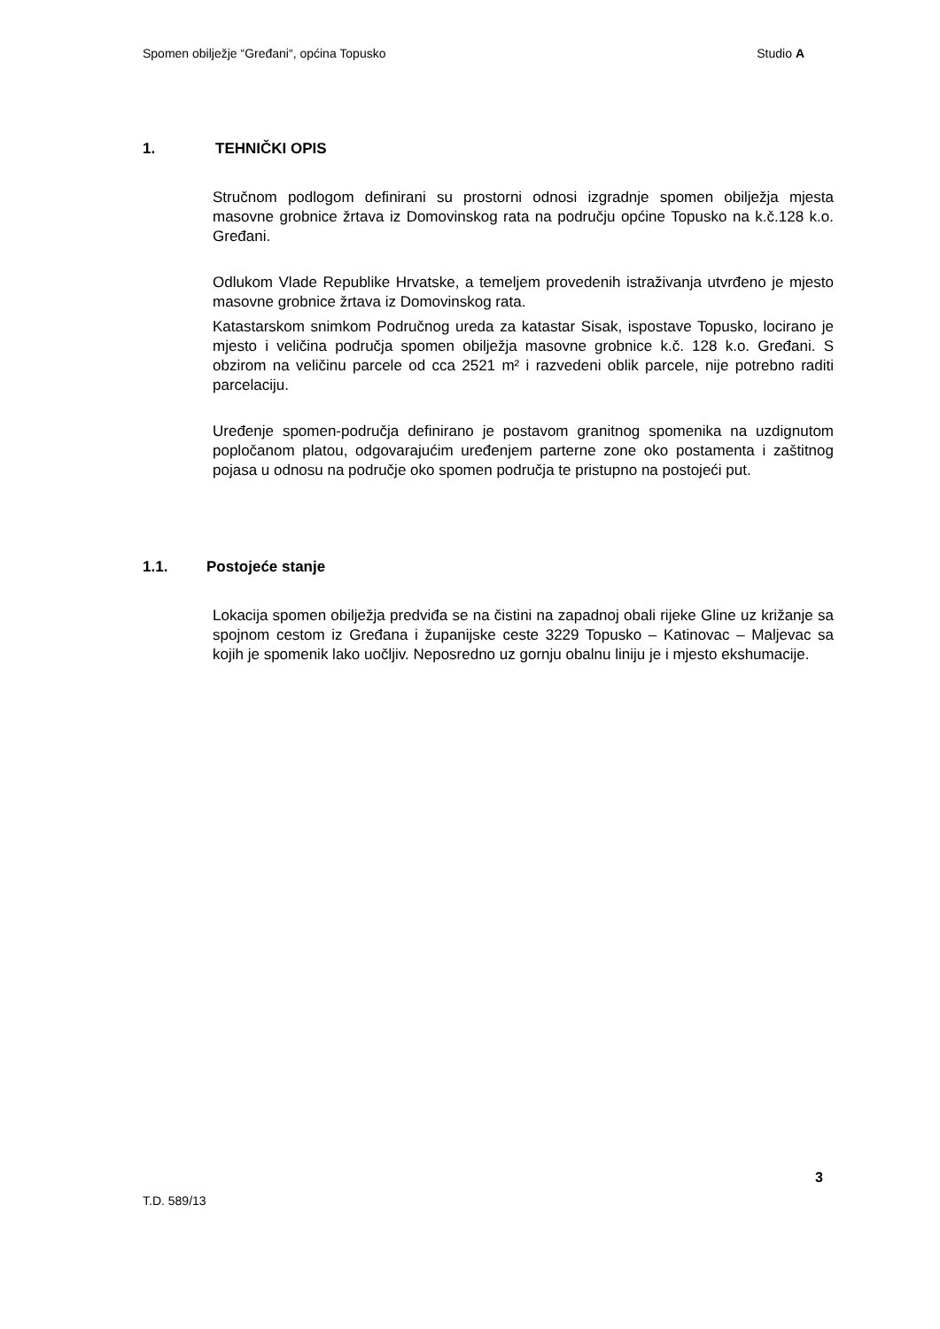Spomen obilježje “Grеđani“, općina Topusko Studio A
1. TEHNIČKI OPIS
Stručnom podlogom definirani su prostorni odnosi izgradnje spomen obilježja mjesta masovne grobnice žrtava iz Domovinskog rata na području općine Topusko na k.č.128 k.o. Gređani.
Odlukom Vlade Republike Hrvatske, a temeljem provedenih istraživanja utvrđeno je mjesto masovne grobnice žrtava iz Domovinskog rata.
Katastarskom snimkom Područnog ureda za katastar Sisak, ispostave Topusko, locirano je mjesto i veličina područja spomen obilježja masovne grobnice k.č. 128 k.o. Gređani. S obzirom na veličinu parcele od cca 2521 m² i razvedeni oblik parcele, nije potrebno raditi parcelaciju.
Uređenje spomen-područja definirano je postavom granitnog spomenika na uzdignutom popločanom platou, odgovarajućim uređenjem parterne zone oko postamenta i zaštitnog pojasa u odnosu na područje oko spomen područja te pristupno na postojeći put.
1.1. Postojeće stanje
Lokacija spomen obilježja predviđa se na čistini na zapadnoj obali rijeke Gline uz križanje sa spojnom cestom iz Gređana i županijske ceste 3229 Topusko – Katinovac – Maljevac sa kojih je spomenik lako uočljiv. Neposredno uz gornju obalnu liniju je i mjesto ekshumacije.
3
T.D. 589/13